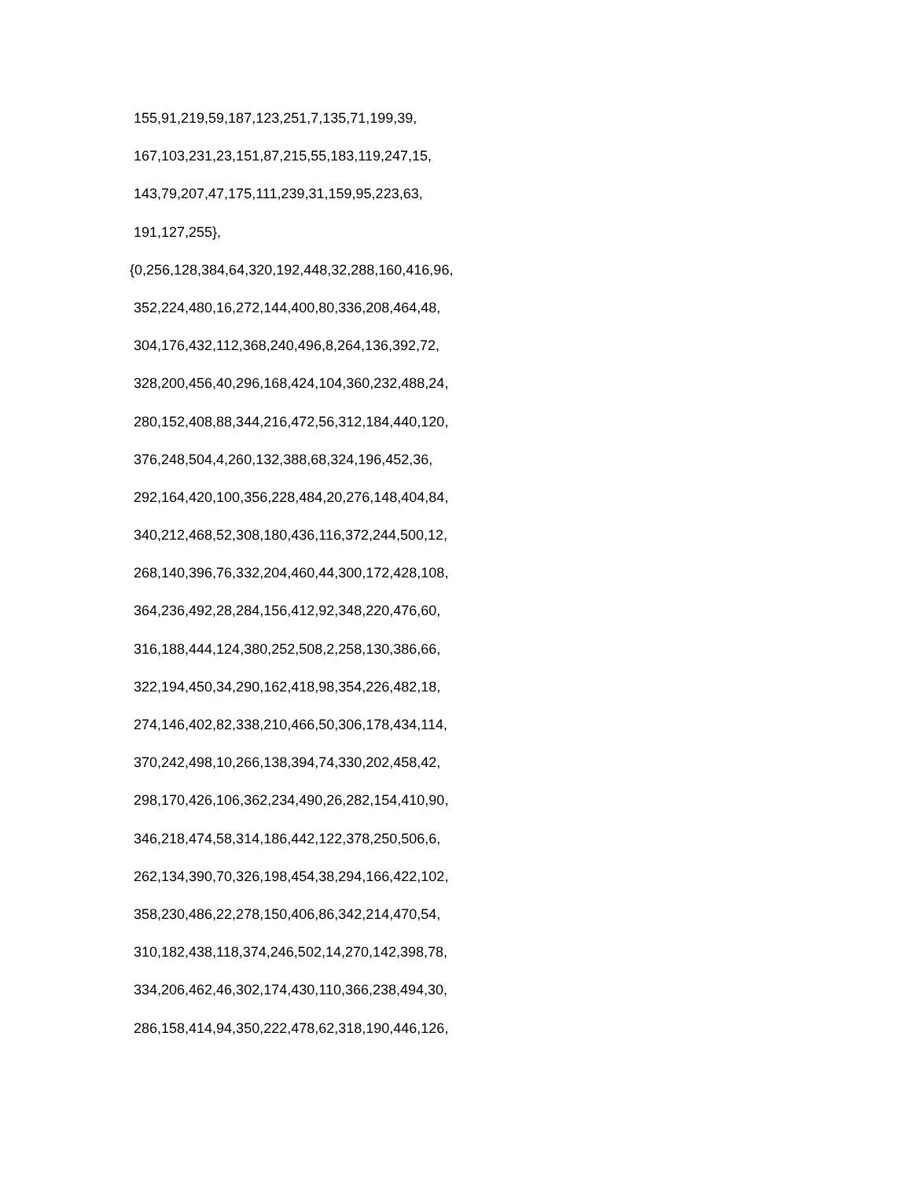155,91,219,59,187,123,251,7,135,71,199,39,
167,103,231,23,151,87,215,55,183,119,247,15,
143,79,207,47,175,111,239,31,159,95,223,63,
191,127,255},
{0,256,128,384,64,320,192,448,32,288,160,416,96,
352,224,480,16,272,144,400,80,336,208,464,48,
304,176,432,112,368,240,496,8,264,136,392,72,
328,200,456,40,296,168,424,104,360,232,488,24,
280,152,408,88,344,216,472,56,312,184,440,120,
376,248,504,4,260,132,388,68,324,196,452,36,
292,164,420,100,356,228,484,20,276,148,404,84,
340,212,468,52,308,180,436,116,372,244,500,12,
268,140,396,76,332,204,460,44,300,172,428,108,
364,236,492,28,284,156,412,92,348,220,476,60,
316,188,444,124,380,252,508,2,258,130,386,66,
322,194,450,34,290,162,418,98,354,226,482,18,
274,146,402,82,338,210,466,50,306,178,434,114,
370,242,498,10,266,138,394,74,330,202,458,42,
298,170,426,106,362,234,490,26,282,154,410,90,
346,218,474,58,314,186,442,122,378,250,506,6,
262,134,390,70,326,198,454,38,294,166,422,102,
358,230,486,22,278,150,406,86,342,214,470,54,
310,182,438,118,374,246,502,14,270,142,398,78,
334,206,462,46,302,174,430,110,366,238,494,30,
286,158,414,94,350,222,478,62,318,190,446,126,